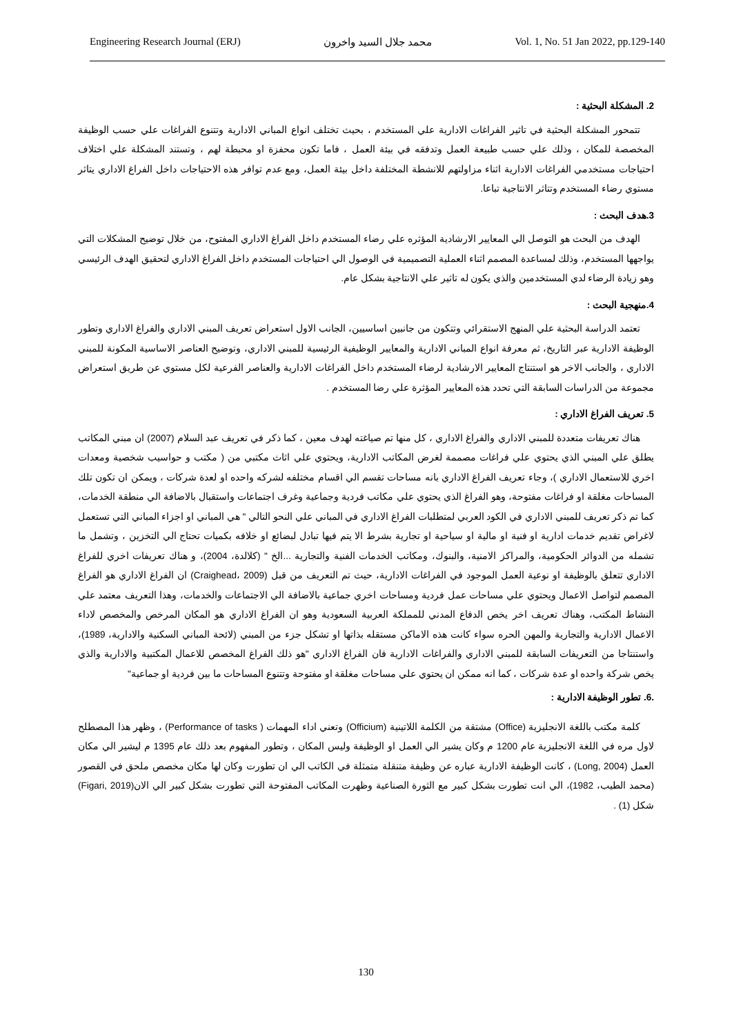Engineering Research Journal (ERJ) محمد جلال السيد واخرون Vol. 1, No. 51 Jan 2022, pp.129-140
2. المشكلة البحثية :
تتمحور المشكلة البحثية في تاثير الفراغات الادارية علي المستخدم ، بحيث تختلف انواع المباني الادارية وتتنوع الفراغات علي حسب الوظيفة المخصصة للمكان ، وذلك علي حسب طبيعة العمل وتدفقه في بيئة العمل ، فاما تكون محفزة او محبطة لهم ، وتستند المشكلة علي اختلاف احتياجات مستخدمي الفراغات الادارية اثناء مزاولتهم للانشطة المختلفة داخل بيئة العمل، ومع عدم توافر هذه الاحتياجات داخل الفراغ الاداري يتاثر مستوي رضاء المستخدم وتتاثر الانتاجية تباعا.
3.هدف البحث :
الهدف من البحث هو التوصل الي المعايير الارشادية المؤثره علي رضاء المستخدم داخل الفراغ الاداري المفتوح، من خلال توضيح المشكلات التي يواجهها المستخدم، وذلك لمساعدة المصمم اثناء العملية التصميمية في الوصول الي احتياجات المستخدم داخل الفراغ الاداري لتحقيق الهدف الرئيسي وهو زيادة الرضاء لدي المستخدمين والذي يكون له تاثير علي الانتاجية بشكل عام.
4.منهجية البحث :
تعتمد الدراسة البحثية علي المنهج الاستقرائي وتتكون من جانبين اساسيين، الجانب الاول استعراض تعريف المبني الاداري والفراغ الاداري وتطور الوظيفة الادارية عبر التاريخ، ثم معرفة انواع المباني الادارية والمعايير الوظيفية الرئيسية للمبني الاداري، وتوضيح العناصر الاساسية المكونة للمبني الاداري ، والجانب الاخر هو استنتاج المعايير الارشادية لرضاء المستخدم داخل الفراغات الادارية والعناصر الفرعية لكل مستوي عن طريق استعراض مجموعة من الدراسات السابقة التي تحدد هذه المعايير المؤثرة علي رضا المستخدم .
5. تعريف الفراغ الاداري :
هناك تعريفات متعددة للمبني الاداري والفراغ الاداري ، كل منها تم صياغته لهدف معين ، كما ذكر في تعريف عبد السلام (2007) ان مبني المكاتب يطلق علي المبني الذي يحتوي علي فراغات مصممة لغرض المكاتب الادارية، ويحتوي علي اثاث مكتبي من ( مكتب و حواسيب شخصية ومعدات اخري للاستعمال الاداري )، وجاء تعريف الفراغ الاداري بانه مساحات تقسم الي اقسام مختلفه لشركه واحده او لعدة شركات ، ويمكن ان تكون تلك المساحات مغلقة او فراغات مفتوحة، وهو الفراغ الذي يحتوي علي مكاتب فردية وجماعية وغرف اجتماعات واستقبال بالاضافة الي منطقة الخدمات، كما تم ذكر تعريف للمبني الاداري في الكود العربي لمتطلبات الفراغ الاداري في المباني علي النحو التالي " هي المباني او اجزاء المباني التي تستعمل لاغراض تقديم خدمات ادارية او فنية او مالية او سياحية او تجارية بشرط الا يتم فيها تبادل لبضائع او خلافه بكميات تحتاج الي التخزين ، وتشمل ما تشمله من الدوائر الحكومية، والمراكز الامنية، والبنوك، ومكاتب الخدمات الفنية والتجارية ...الخ " (كلالدة، 2004)، و هناك تعريفات اخري للفراغ الاداري تتعلق بالوظيفة او نوعية العمل الموجود في الفراغات الادارية، حيث تم التعريف من قبل (Craighead، 2009) ان الفراغ الاداري هو الفراغ المصمم لتواصل الاعمال ويحتوي علي مساحات عمل فردية ومساحات اخري جماعية بالاضافة الي الاجتماعات والخدمات، وهذا التعريف معتمد علي النشاط المكتب، وهناك تعريف اخر يخص الدفاع المدني للمملكة العربية السعودية وهو ان الفراغ الاداري هو المكان المرخص والمخصص لاداء الاعمال الادارية والتجارية والمهن الحره سواء كانت هذه الاماكن مستقله بذاتها او تشكل جزء من المبني (لائحة المباني السكنية والادارية، 1989)، واستنتاجا من التعريفات السابقة للمبني الاداري والفراغات الادارية فان الفراغ الاداري "هو ذلك الفراغ المخصص للاعمال المكتبية والادارية والذي يخص شركة واحده او عدة شركات ، كما انه ممكن ان يحتوي علي مساحات مغلقة او مفتوحة وتتنوع المساحات ما بين فردية او جماعية"
.6. تطور الوظيفة الادارية :
كلمة مكتب باللغة الانجليزية (Office) مشتقة من الكلمة اللاتينية (Officium) وتعني اداء المهمات ( Performance of tasks) ، وظهر هذا المصطلح لاول مره في اللغة الانجليزية عام 1200 م وكان يشير الي العمل او الوظيفة وليس المكان ، وتطور المفهوم بعد ذلك عام 1395 م ليشير الي مكان العمل (Long, 2004) ، كانت الوظيفة الادارية عباره عن وظيفة متنقلة متمثلة في الكاتب الي ان تطورت وكان لها مكان مخصص ملحق في القصور (محمد الطيب، 1982)، الي انت تطورت بشكل كبير مع الثورة الصناعية وظهرت المكاتب المفتوحة التي تطورت بشكل كبير الي الان(Figari, 2019) شكل (1) .
130